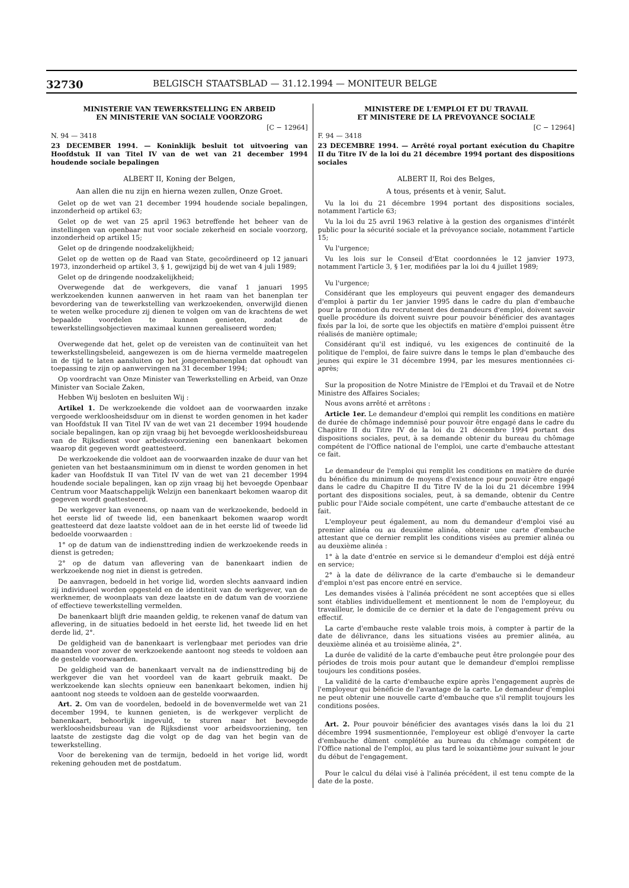32730 BELGISCH STAATSBLAD — 31.12.1994 — MONITEUR BELGE
MINISTERIE VAN TEWERKSTELLING EN ARBEID
EN MINISTERIE VAN SOCIALE VOORZORG
[C − 12964]
N. 94 — 3418
23 DECEMBER 1994. — Koninklijk besluit tot uitvoering van Hoofdstuk II van Titel IV van de wet van 21 december 1994 houdende sociale bepalingen
ALBERT II, Koning der Belgen,
Aan allen die nu zijn en hierna wezen zullen, Onze Groet.
Gelet op de wet van 21 december 1994 houdende sociale bepalingen, inzonderheid op artikel 63;
Gelet op de wet van 25 april 1963 betreffende het beheer van de instellingen van openbaar nut voor sociale zekerheid en sociale voorzorg, inzonderheid op artikel 15;
Gelet op de dringende noodzakelijkheid;
Gelet op de wetten op de Raad van State, gecoördineerd op 12 januari 1973, inzonderheid op artikel 3, § 1, gewijzigd bij de wet van 4 juli 1989;
Gelet op de dringende noodzakelijkheid;
Overwegende dat de werkgevers, die vanaf 1 januari 1995 werkzoekenden kunnen aanwerven in het raam van het banenplan ter bevordering van de tewerkstelling van werkzoekenden, onverwijld dienen te weten welke procedure zij dienen te volgen om van de krachtens de wet bepaalde voordelen te kunnen genieten, zodat de tewerkstellingsobjectieven maximaal kunnen gerealiseerd worden;
Overwegende dat het, gelet op de vereisten van de continuïteit van het tewerkstellingsbeleid, aangewezen is om de hierna vermelde maatregelen in de tijd te laten aansluiten op het jongerenbanenplan dat ophoudt van toepassing te zijn op aanwervingen na 31 december 1994;
Op voordracht van Onze Minister van Tewerkstelling en Arbeid, van Onze Minister van Sociale Zaken,
Hebben Wij besloten en besluiten Wij :
Artikel 1. De werkzoekende die voldoet aan de voorwaarden inzake vergoede werkloosheidsduur om in dienst te worden genomen in het kader van Hoofdstuk II van Titel IV van de wet van 21 december 1994 houdende sociale bepalingen, kan op zijn vraag bij het bevoegde werkloosheidsbureau van de Rijksdienst voor arbeidsvoorziening een banenkaart bekomen waarop dit gegeven wordt geattesteerd.
De werkzoekende die voldoet aan de voorwaarden inzake de duur van het genieten van het bestaansminimum om in dienst te worden genomen in het kader van Hoofdstuk II van Titel IV van de wet van 21 december 1994 houdende sociale bepalingen, kan op zijn vraag bij het bevoegde Openbaar Centrum voor Maatschappelijk Welzijn een banenkaart bekomen waarop dit gegeven wordt geattesteerd.
De werkgever kan eveneens, op naam van de werkzoekende, bedoeld in het eerste lid of tweede lid, een banenkaart bekomen waarop wordt geattesteerd dat deze laatste voldoet aan de in het eerste lid of tweede lid bedoelde voorwaarden :
1° op de datum van de indiensttreding indien de werkzoekende reeds in dienst is getreden;
2° op de datum van aflevering van de banenkaart indien de werkzoekende nog niet in dienst is getreden.
De aanvragen, bedoeld in het vorige lid, worden slechts aanvaard indien zij individueel worden opgesteld en de identiteit van de werkgever, van de werknemer, de woonplaats van deze laatste en de datum van de voorziene of effectieve tewerkstelling vermelden.
De banenkaart blijft drie maanden geldig, te rekenen vanaf de datum van aflevering, in de situaties bedoeld in het eerste lid, het tweede lid en het derde lid, 2°.
De geldigheid van de banenkaart is verlengbaar met periodes van drie maanden voor zover de werkzoekende aantoont nog steeds te voldoen aan de gestelde voorwaarden.
De geldigheid van de banenkaart vervalt na de indiensttreding bij de werkgever die van het voordeel van de kaart gebruik maakt. De werkzoekende kan slechts opnieuw een banenkaart bekomen, indien hij aantoont nog steeds te voldoen aan de gestelde voorwaarden.
Art. 2. Om van de voordelen, bedoeld in de bovenvermelde wet van 21 december 1994, te kunnen genieten, is de werkgever verplicht de banenkaart, behoorlijk ingevuld, te sturen naar het bevoegde werkloosheidsbureau van de Rijksdienst voor arbeidsvoorziening, ten laatste de zestigste dag die volgt op de dag van het begin van de tewerkstelling.
Voor de berekening van de termijn, bedoeld in het vorige lid, wordt rekening gehouden met de postdatum.
MINISTERE DE L'EMPLOI ET DU TRAVAIL
ET MINISTERE DE LA PREVOYANCE SOCIALE
[C − 12964]
F. 94 — 3418
23 DECEMBRE 1994. — Arrêté royal portant exécution du Chapitre II du Titre IV de la loi du 21 décembre 1994 portant des dispositions sociales
ALBERT II, Roi des Belges,
A tous, présents et à venir, Salut.
Vu la loi du 21 décembre 1994 portant des dispositions sociales, notamment l'article 63;
Vu la loi du 25 avril 1963 relative à la gestion des organismes d'intérêt public pour la sécurité sociale et la prévoyance sociale, notamment l'article 15;
Vu l'urgence;
Vu les lois sur le Conseil d'Etat coordonnées le 12 janvier 1973, notamment l'article 3, § 1er, modifiées par la loi du 4 juillet 1989;
Vu l'urgence;
Considérant que les employeurs qui peuvent engager des demandeurs d'emploi à partir du 1er janvier 1995 dans le cadre du plan d'embauche pour la promotion du recrutement des demandeurs d'emploi, doivent savoir quelle procédure ils doivent suivre pour pouvoir bénéficier des avantages fixés par la loi, de sorte que les objectifs en matière d'emploi puissent être réalisés de manière optimale;
Considérant qu'il est indiqué, vu les exigences de continuité de la politique de l'emploi, de faire suivre dans le temps le plan d'embauche des jeunes qui expire le 31 décembre 1994, par les mesures mentionnées ci-après;
Sur la proposition de Notre Ministre de l'Emploi et du Travail et de Notre Ministre des Affaires Sociales;
Nous avons arrêté et arrêtons :
Article 1er. Le demandeur d'emploi qui remplit les conditions en matière de durée de chômage indemnisé pour pouvoir être engagé dans le cadre du Chapitre II du Titre IV de la loi du 21 décembre 1994 portant des dispositions sociales, peut, à sa demande obtenir du bureau du chômage compétent de l'Office national de l'emploi, une carte d'embauche attestant ce fait.
Le demandeur de l'emploi qui remplit les conditions en matière de durée du bénéfice du minimum de moyens d'existence pour pouvoir être engagé dans le cadre du Chapitre II du Titre IV de la loi du 21 décembre 1994 portant des dispositions sociales, peut, à sa demande, obtenir du Centre public pour l'Aide sociale compétent, une carte d'embauche attestant de ce fait.
L'employeur peut également, au nom du demandeur d'emploi visé au premier alinéa ou au deuxième alinéa, obtenir une carte d'embauche attestant que ce dernier remplit les conditions visées au premier alinéa ou au deuxième alinéa :
1° à la date d'entrée en service si le demandeur d'emploi est déjà entré en service;
2° à la date de délivrance de la carte d'embauche si le demandeur d'emploi n'est pas encore entré en service.
Les demandes visées à l'alinéa précédent ne sont acceptées que si elles sont établies individuellement et mentionnent le nom de l'employeur, du travailleur, le domicile de ce dernier et la date de l'engagement prévu ou effectif.
La carte d'embauche reste valable trois mois, à compter à partir de la date de délivrance, dans les situations visées au premier alinéa, au deuxième alinéa et au troisième alinéa, 2°.
La durée de validité de la carte d'embauche peut être prolongée pour des périodes de trois mois pour autant que le demandeur d'emploi remplisse toujours les conditions posées.
La validité de la carte d'embauche expire après l'engagement auprès de l'employeur qui bénéficie de l'avantage de la carte. Le demandeur d'emploi ne peut obtenir une nouvelle carte d'embauche que s'il remplit toujours les conditions posées.
Art. 2. Pour pouvoir bénéficier des avantages visés dans la loi du 21 décembre 1994 susmentionnée, l'employeur est obligé d'envoyer la carte d'embauche dûment complétée au bureau du chômage compétent de l'Office national de l'emploi, au plus tard le soixantième jour suivant le jour du début de l'engagement.
Pour le calcul du délai visé à l'alinéa précédent, il est tenu compte de la date de la poste.